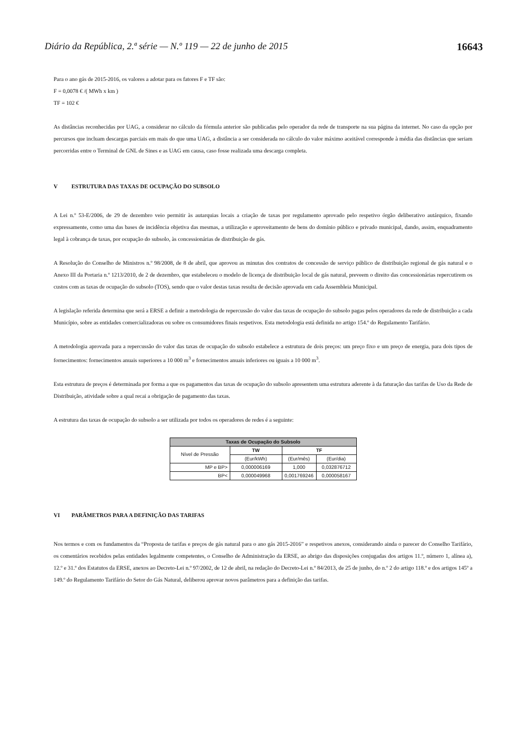Diário da República, 2.ª série — N.º 119 — 22 de junho de 2015 16643
Para o ano gás de 2015-2016, os valores a adotar para os fatores F e TF são:
F = 0,0078 € /( MWh x km )
TF = 102 €
As distâncias reconhecidas por UAG, a considerar no cálculo da fórmula anterior são publicadas pelo operador da rede de transporte na sua página da internet. No caso da opção por percursos que incluam descargas parciais em mais do que uma UAG, a distância a ser considerada no cálculo do valor máximo aceitável corresponde à média das distâncias que seriam percorridas entre o Terminal de GNL de Sines e as UAG em causa, caso fosse realizada uma descarga completa.
V ESTRUTURA DAS TAXAS DE OCUPAÇÃO DO SUBSOLO
A Lei n.º 53-E/2006, de 29 de dezembro veio permitir às autarquias locais a criação de taxas por regulamento aprovado pelo respetivo órgão deliberativo autárquico, fixando expressamente, como uma das bases de incidência objetiva das mesmas, a utilização e aproveitamento de bens do domínio público e privado municipal, dando, assim, enquadramento legal à cobrança de taxas, por ocupação do subsolo, às concessionárias de distribuição de gás.
A Resolução do Conselho de Ministros n.º 98/2008, de 8 de abril, que aprovou as minutas dos contratos de concessão de serviço público de distribuição regional de gás natural e o Anexo III da Portaria n.º 1213/2010, de 2 de dezembro, que estabeleceu o modelo de licença de distribuição local de gás natural, preveem o direito das concessionárias repercutirem os custos com as taxas de ocupação do subsolo (TOS), sendo que o valor destas taxas resulta de decisão aprovada em cada Assembleia Municipal.
A legislação referida determina que será a ERSE a definir a metodologia de repercussão do valor das taxas de ocupação do subsolo pagas pelos operadores da rede de distribuição a cada Município, sobre as entidades comercializadoras ou sobre os consumidores finais respetivos. Esta metodologia está definida no artigo 154.º do Regulamento Tarifário.
A metodologia aprovada para a repercussão do valor das taxas de ocupação do subsolo estabelece a estrutura de dois preços: um preço fixo e um preço de energia, para dois tipos de fornecimentos: fornecimentos anuais superiores a 10 000 m<sup>3</sup> e fornecimentos anuais inferiores ou iguais a 10 000 m<sup>3</sup>.
Esta estrutura de preços é determinada por forma a que os pagamentos das taxas de ocupação do subsolo apresentem uma estrutura aderente à da faturação das tarifas de Uso da Rede de Distribuição, atividade sobre a qual recai a obrigação de pagamento das taxas.
A estrutura das taxas de ocupação do subsolo a ser utilizada por todos os operadores de redes é a seguinte:
| Taxas de Ocupação do Subsolo | | | |
| --- | --- | --- | --- |
| Nível de Pressão | TW | TF | |
| | (Eur/kWh) | (Eur/mês) | (Eur/dia) |
| MP e BP> | 0,000006169 | 1,000 | 0,032876712 |
| BP< | 0,000049968 | 0,001769246 | 0,000058167 |
VI PARÂMETROS PARA A DEFINIÇÃO DAS TARIFAS
Nos termos e com os fundamentos da “Proposta de tarifas e preços de gás natural para o ano gás 2015-2016” e respetivos anexos, considerando ainda o parecer do Conselho Tarifário, os comentários recebidos pelas entidades legalmente competentes, o Conselho de Administração da ERSE, ao abrigo das disposições conjugadas dos artigos 11.º, número 1, alínea a), 12.º e 31.º dos Estatutos da ERSE, anexos ao Decreto-Lei n.º 97/2002, de 12 de abril, na redação do Decreto-Lei n.º 84/2013, de 25 de junho, do n.º 2 do artigo 118.º e dos artigos 145º a 149.º do Regulamento Tarifário do Setor do Gás Natural, deliberou aprovar novos parâmetros para a definição das tarifas.